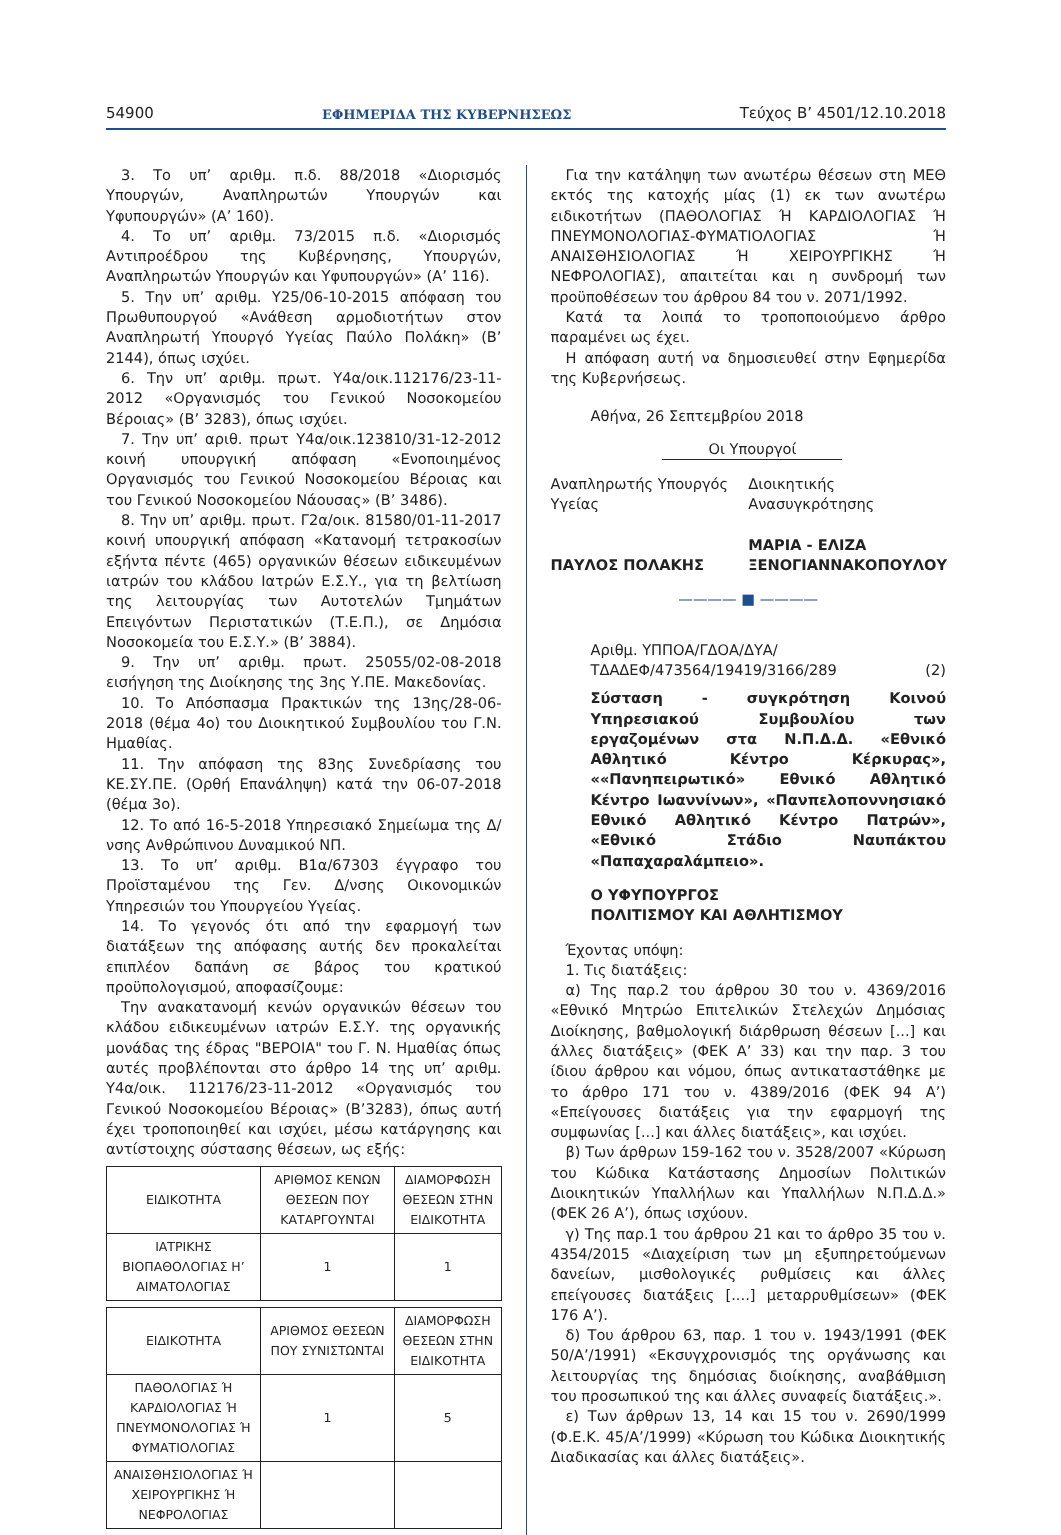54900 ΕΦΗΜΕΡΙΔΑ ΤΗΣ ΚΥΒΕΡΝΗΣΕΩΣ Τεύχος Β’ 4501/12.10.2018
3. Το υπ’ αριθμ. π.δ. 88/2018 «Διορισμός Υπουργών, Αναπληρωτών Υπουργών και Υφυπουργών» (Α’ 160).
4. Το υπ’ αριθμ. 73/2015 π.δ. «Διορισμός Αντιπροέδρου της Κυβέρνησης, Υπουργών, Αναπληρωτών Υπουργών και Υφυπουργών» (Α’ 116).
5. Την υπ’ αριθμ. Υ25/06-10-2015 απόφαση του Πρωθυπουργού «Ανάθεση αρμοδιοτήτων στον Αναπληρωτή Υπουργό Υγείας Παύλο Πολάκη» (Β’ 2144), όπως ισχύει.
6. Την υπ’ αριθμ. πρωτ. Υ4α/οικ.112176/23-11-2012 «Οργανισμός του Γενικού Νοσοκομείου Βέροιας» (Β’ 3283), όπως ισχύει.
7. Την υπ’ αριθ. πρωτ Υ4α/οικ.123810/31-12-2012 κοινή υπουργική απόφαση «Ενοποιημένος Οργανισμός του Γενικού Νοσοκομείου Βέροιας και του Γενικού Νοσοκομείου Νάουσας» (Β’ 3486).
8. Την υπ’ αριθμ. πρωτ. Γ2α/οικ. 81580/01-11-2017 κοινή υπουργική απόφαση «Κατανομή τετρακοσίων εξήντα πέντε (465) οργανικών θέσεων ειδικευμένων ιατρών του κλάδου Ιατρών Ε.Σ.Υ., για τη βελτίωση της λειτουργίας των Αυτοτελών Τμημάτων Επειγόντων Περιστατικών (Τ.Ε.Π.), σε Δημόσια Νοσοκομεία του Ε.Σ.Υ.» (Β’ 3884).
9. Την υπ’ αριθμ. πρωτ. 25055/02-08-2018 εισήγηση της Διοίκησης της 3ης Υ.ΠΕ. Μακεδονίας.
10. Το Απόσπασμα Πρακτικών της 13ης/28-06-2018 (θέμα 4ο) του Διοικητικού Συμβουλίου του Γ.Ν. Ημαθίας.
11. Την απόφαση της 83ης Συνεδρίασης του ΚΕ.ΣΥ.ΠΕ. (Ορθή Επανάληψη) κατά την 06-07-2018 (θέμα 3ο).
12. Το από 16-5-2018 Υπηρεσιακό Σημείωμα της Δ/νσης Ανθρώπινου Δυναμικού ΝΠ.
13. Το υπ’ αριθμ. Β1α/67303 έγγραφο του Προϊσταμένου της Γεν. Δ/νσης Οικονομικών Υπηρεσιών του Υπουργείου Υγείας.
14. Το γεγονός ότι από την εφαρμογή των διατάξεων της απόφασης αυτής δεν προκαλείται επιπλέον δαπάνη σε βάρος του κρατικού προϋπολογισμού, αποφασίζουμε:
Την ανακατανομή κενών οργανικών θέσεων του κλάδου ειδικευμένων ιατρών Ε.Σ.Υ. της οργανικής μονάδας της έδρας "ΒΕΡΟΙΑ" του Γ. Ν. Ημαθίας όπως αυτές προβλέπονται στο άρθρο 14 της υπ’ αριθμ. Υ4α/οικ. 112176/23-11-2012 «Οργανισμός του Γενικού Νοσοκομείου Βέροιας» (Β’3283), όπως αυτή έχει τροποποιηθεί και ισχύει, μέσω κατάργησης και αντίστοιχης σύστασης θέσεων, ως εξής:
| ΕΙΔΙΚΟΤΗΤΑ | ΑΡΙΘΜΟΣ ΚΕΝΩΝ ΘΕΣΕΩΝ ΠΟΥ ΚΑΤΑΡΓΟΥΝΤΑΙ | ΔΙΑΜΟΡΦΩΣΗ ΘΕΣΕΩΝ ΣΤΗΝ ΕΙΔΙΚΟΤΗΤΑ |
| ΙΑΤΡΙΚΗΣ ΒΙΟΠΑΘΟΛΟΓΙΑΣ Η’ ΑΙΜΑΤΟΛΟΓΙΑΣ | 1 | 1 |
| ΕΙΔΙΚΟΤΗΤΑ | ΑΡΙΘΜΟΣ ΘΕΣΕΩΝ ΠΟΥ ΣΥΝΙΣΤΩΝΤΑΙ | ΔΙΑΜΟΡΦΩΣΗ ΘΕΣΕΩΝ ΣΤΗΝ ΕΙΔΙΚΟΤΗΤΑ |
| ΠΑΘΟΛΟΓΙΑΣ Ή ΚΑΡΔΙΟΛΟΓΙΑΣ Ή ΠΝΕΥΜΟΝΟΛΟΓΙΑΣ Ή ΦΥΜΑΤΙΟΛΟΓΙΑΣ | 1 | 5 |
| ΑΝΑΙΣΘΗΣΙΟΛΟΓΙΑΣ Ή ΧΕΙΡΟΥΡΓΙΚΗΣ Ή ΝΕΦΡΟΛΟΓΙΑΣ | | |
Για την κατάληψη των ανωτέρω θέσεων στη ΜΕΘ εκτός της κατοχής μίας (1) εκ των ανωτέρω ειδικοτήτων (ΠΑΘΟΛΟΓΙΑΣ Ή ΚΑΡΔΙΟΛΟΓΙΑΣ Ή ΠΝΕΥΜΟΝΟΛΟΓΙΑΣ-ΦΥΜΑΤΙΟΛΟΓΙΑΣ Ή ΑΝΑΙΣΘΗΣΙΟΛΟΓΙΑΣ Ή ΧΕΙΡΟΥΡΓΙΚΗΣ Ή ΝΕΦΡΟΛΟΓΙΑΣ), απαιτείται και η συνδρομή των προϋποθέσεων του άρθρου 84 του ν. 2071/1992.
Κατά τα λοιπά το τροποποιούμενο άρθρο παραμένει ως έχει.
Η απόφαση αυτή να δημοσιευθεί στην Εφημερίδα της Κυβερνήσεως.
Αθήνα, 26 Σεπτεμβρίου 2018
Οι Υπουργοί
Αναπληρωτής Υπουργός
Υγείας
ΠΑΥΛΟΣ ΠΟΛΑΚΗΣ
Διοικητικής
Ανασυγκρότησης
ΜΑΡΙΑ - ΕΛΙΖΑ
ΞΕΝΟΓΙΑΝΝΑΚΟΠΟΥΛΟΥ
———— ■ ————
Αριθμ. ΥΠΠΟΑ/ΓΔΟΑ/ΔΥΑ/
ΤΔΑΔΕΦ/473564/19419/3166/289 (2)
Σύσταση - συγκρότηση Κοινού Υπηρεσιακού Συμβουλίου των εργαζομένων στα Ν.Π.Δ.Δ. «Εθνικό Αθλητικό Κέντρο Κέρκυρας», ««Πανηπειρωτικό» Εθνικό Αθλητικό Κέντρο Ιωαννίνων», «Πανπελοποννησιακό Εθνικό Αθλητικό Κέντρο Πατρών», «Εθνικό Στάδιο Ναυπάκτου «Παπαχαραλάμπειο».
Ο ΥΦΥΠΟΥΡΓΟΣ
ΠΟΛΙΤΙΣΜΟΥ ΚΑΙ ΑΘΛΗΤΙΣΜΟΥ
Έχοντας υπόψη:
1. Τις διατάξεις:
α) Της παρ.2 του άρθρου 30 του ν. 4369/2016 «Εθνικό Μητρώο Επιτελικών Στελεχών Δημόσιας Διοίκησης, βαθμολογική διάρθρωση θέσεων [...] και άλλες διατάξεις» (ΦΕΚ Α’ 33) και την παρ. 3 του ίδιου άρθρου και νόμου, όπως αντικαταστάθηκε με το άρθρο 171 του ν. 4389/2016 (ΦΕΚ 94 Α’) «Επείγουσες διατάξεις για την εφαρμογή της συμφωνίας [...] και άλλες διατάξεις», και ισχύει.
β) Των άρθρων 159-162 του ν. 3528/2007 «Κύρωση του Κώδικα Κατάστασης Δημοσίων Πολιτικών Διοικητικών Υπαλλήλων και Υπαλλήλων Ν.Π.Δ.Δ.» (ΦΕΚ 26 Α’), όπως ισχύουν.
γ) Της παρ.1 του άρθρου 21 και το άρθρο 35 του ν. 4354/2015 «Διαχείριση των μη εξυπηρετούμενων δανείων, μισθολογικές ρυθμίσεις και άλλες επείγουσες διατάξεις [....] μεταρρυθμίσεων» (ΦΕΚ 176 Α’).
δ) Του άρθρου 63, παρ. 1 του ν. 1943/1991 (ΦΕΚ 50/Α’/1991) «Εκσυγχρονισμός της οργάνωσης και λειτουργίας της δημόσιας διοίκησης, αναβάθμιση του προσωπικού της και άλλες συναφείς διατάξεις.».
ε) Των άρθρων 13, 14 και 15 του ν. 2690/1999 (Φ.Ε.Κ. 45/Α’/1999) «Κύρωση του Κώδικα Διοικητικής Διαδικασίας και άλλες διατάξεις».